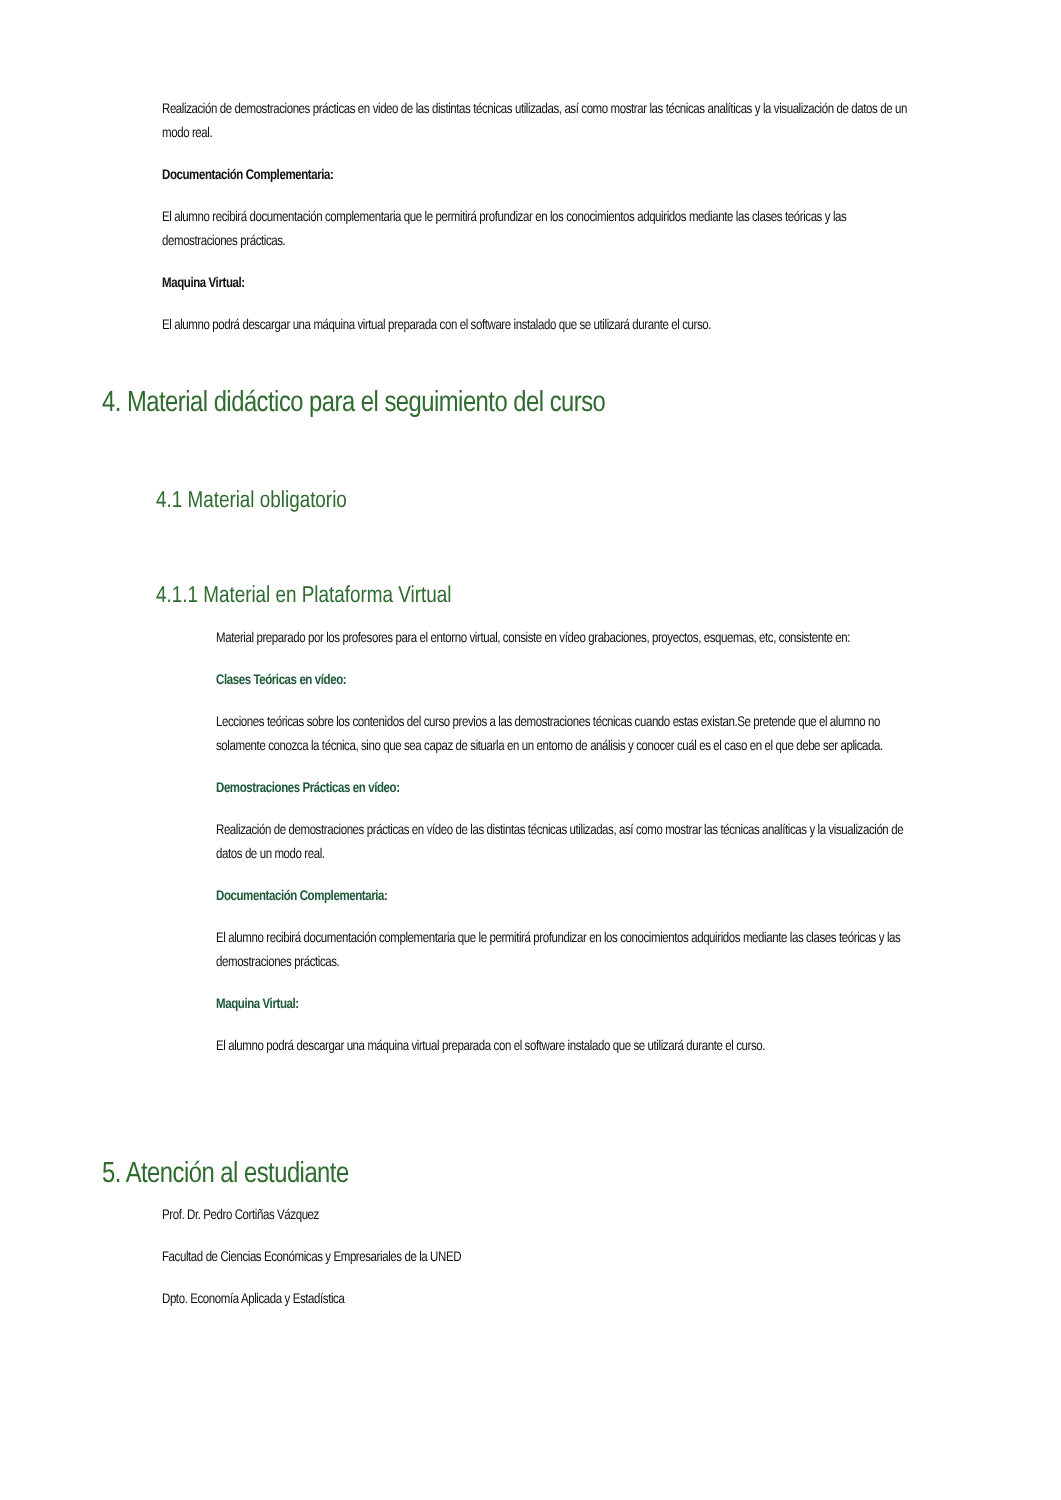Realización de demostraciones prácticas en video de las distintas técnicas utilizadas, así como mostrar las técnicas analíticas y la visualización de datos de un modo real.
Documentación Complementaria:
El alumno recibirá documentación complementaria que le permitirá profundizar en los conocimientos adquiridos mediante las clases teóricas y las demostraciones prácticas.
Maquina Virtual:
El alumno podrá descargar una máquina virtual preparada con el software instalado que se utilizará durante el curso.
4. Material didáctico para el seguimiento del curso
4.1 Material obligatorio
4.1.1 Material en Plataforma Virtual
Material preparado por los profesores para el entorno virtual, consiste en vídeo grabaciones, proyectos, esquemas, etc, consistente en:
Clases Teóricas en vídeo:
Lecciones teóricas sobre los contenidos del curso previos a las demostraciones técnicas cuando estas existan.Se pretende que el alumno no solamente conozca la técnica, sino que sea capaz de situarla en un entorno de análisis y conocer cuál es el caso en el que debe ser aplicada.
Demostraciones Prácticas en vídeo:
Realización de demostraciones prácticas en vídeo de las distintas técnicas utilizadas, así como mostrar las técnicas analíticas y la visualización de datos de un modo real.
Documentación Complementaria:
El alumno recibirá documentación complementaria que le permitirá profundizar en los conocimientos adquiridos mediante las clases teóricas y las demostraciones prácticas.
Maquina Virtual:
El alumno podrá descargar una máquina virtual preparada con el software instalado que se utilizará durante el curso.
5. Atención al estudiante
Prof. Dr. Pedro Cortiñas Vázquez
Facultad de Ciencias Económicas y Empresariales de la UNED
Dpto. Economía Aplicada y Estadística